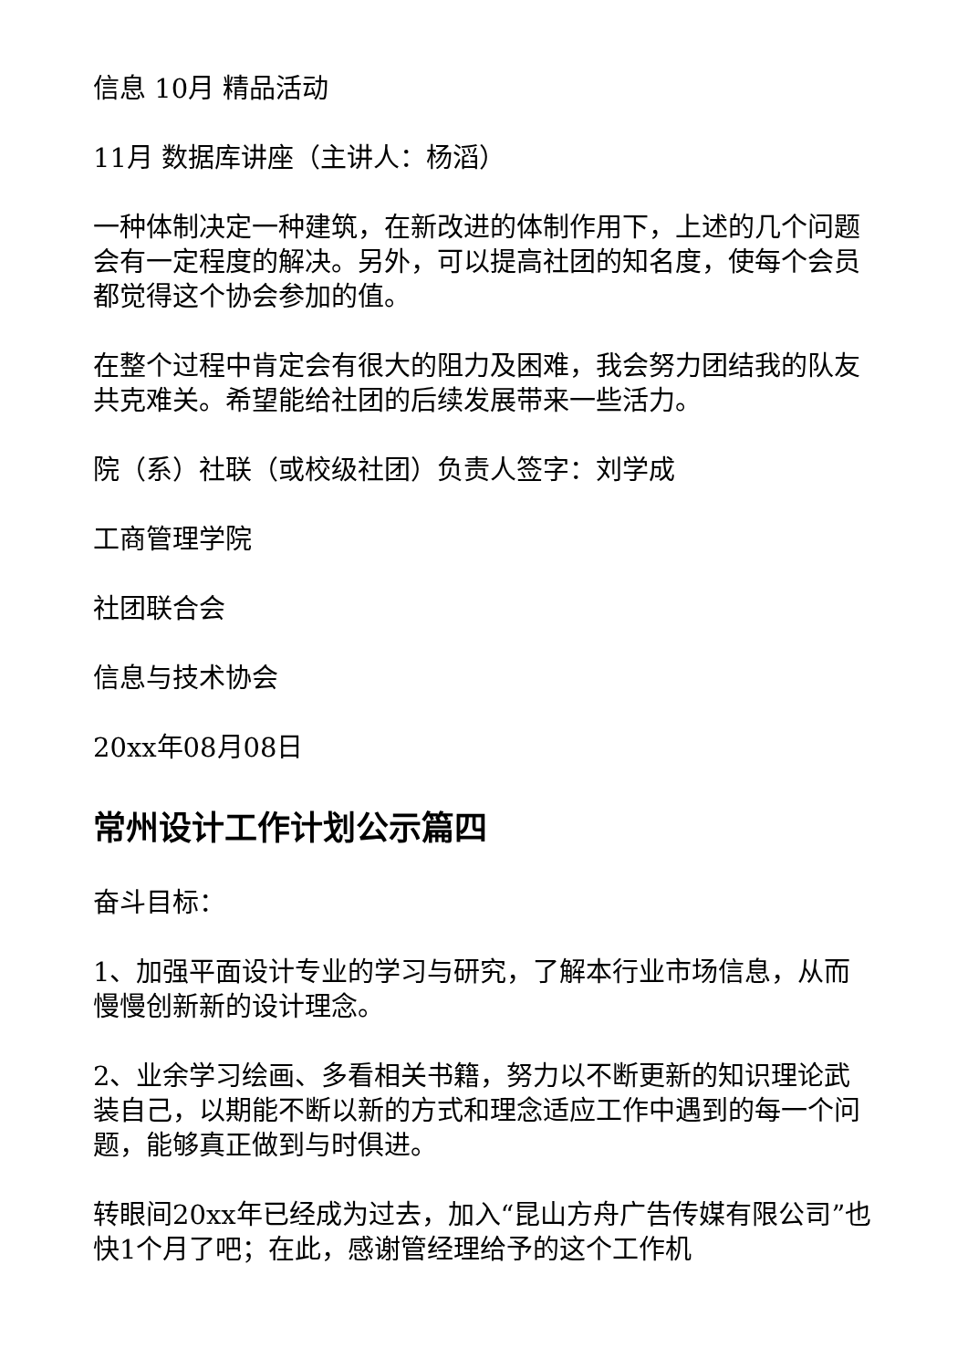信息 10月 精品活动
11月 数据库讲座（主讲人：杨滔）
一种体制决定一种建筑，在新改进的体制作用下，上述的几个问题会有一定程度的解决。另外，可以提高社团的知名度，使每个会员都觉得这个协会参加的值。
在整个过程中肯定会有很大的阻力及困难，我会努力团结我的队友共克难关。希望能给社团的后续发展带来一些活力。
院（系）社联（或校级社团）负责人签字：刘学成
工商管理学院
社团联合会
信息与技术协会
20xx年08月08日
常州设计工作计划公示篇四
奋斗目标：
1、加强平面设计专业的学习与研究，了解本行业市场信息，从而慢慢创新新的设计理念。
2、业余学习绘画、多看相关书籍，努力以不断更新的知识理论武装自己，以期能不断以新的方式和理念适应工作中遇到的每一个问题，能够真正做到与时俱进。
转眼间20xx年已经成为过去，加入“昆山方舟广告传媒有限公司”也快1个月了吧；在此，感谢管经理给予的这个工作机